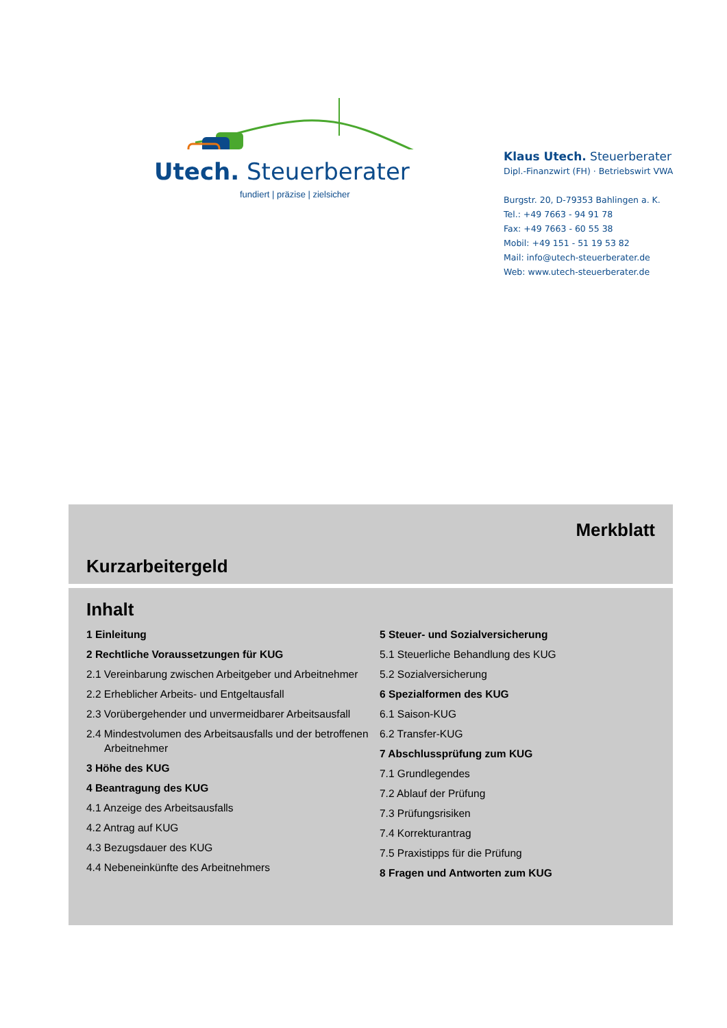Utech. Steuerberater
fundiert | präzise | zielsicher
Klaus Utech. Steuerberater
Dipl.-Finanzwirt (FH) · Betriebswirt VWA
Burgstr. 20, D-79353 Bahlingen a. K.
Tel.: +49 7663 - 94 91 78
Fax: +49 7663 - 60 55 38
Mobil: +49 151 - 51 19 53 82
Mail: info@utech-steuerberater.de
Web: www.utech-steuerberater.de
Merkblatt
Kurzarbeitergeld
Inhalt
1 Einleitung
2 Rechtliche Voraussetzungen für KUG
2.1 Vereinbarung zwischen Arbeitgeber und Arbeitnehmer
2.2 Erheblicher Arbeits- und Entgeltausfall
2.3 Vorübergehender und unvermeidbarer Arbeitsausfall
2.4 Mindestvolumen des Arbeitsausfalls und der betroffenen Arbeitnehmer
3 Höhe des KUG
4 Beantragung des KUG
4.1 Anzeige des Arbeitsausfalls
4.2 Antrag auf KUG
4.3 Bezugsdauer des KUG
4.4 Nebeneinkünfte des Arbeitnehmers
5 Steuer- und Sozialversicherung
5.1 Steuerliche Behandlung des KUG
5.2 Sozialversicherung
6 Spezialformen des KUG
6.1 Saison-KUG
6.2 Transfer-KUG
7 Abschlussprüfung zum KUG
7.1 Grundlegendes
7.2 Ablauf der Prüfung
7.3 Prüfungsrisiken
7.4 Korrekturantrag
7.5 Praxistipps für die Prüfung
8 Fragen und Antworten zum KUG